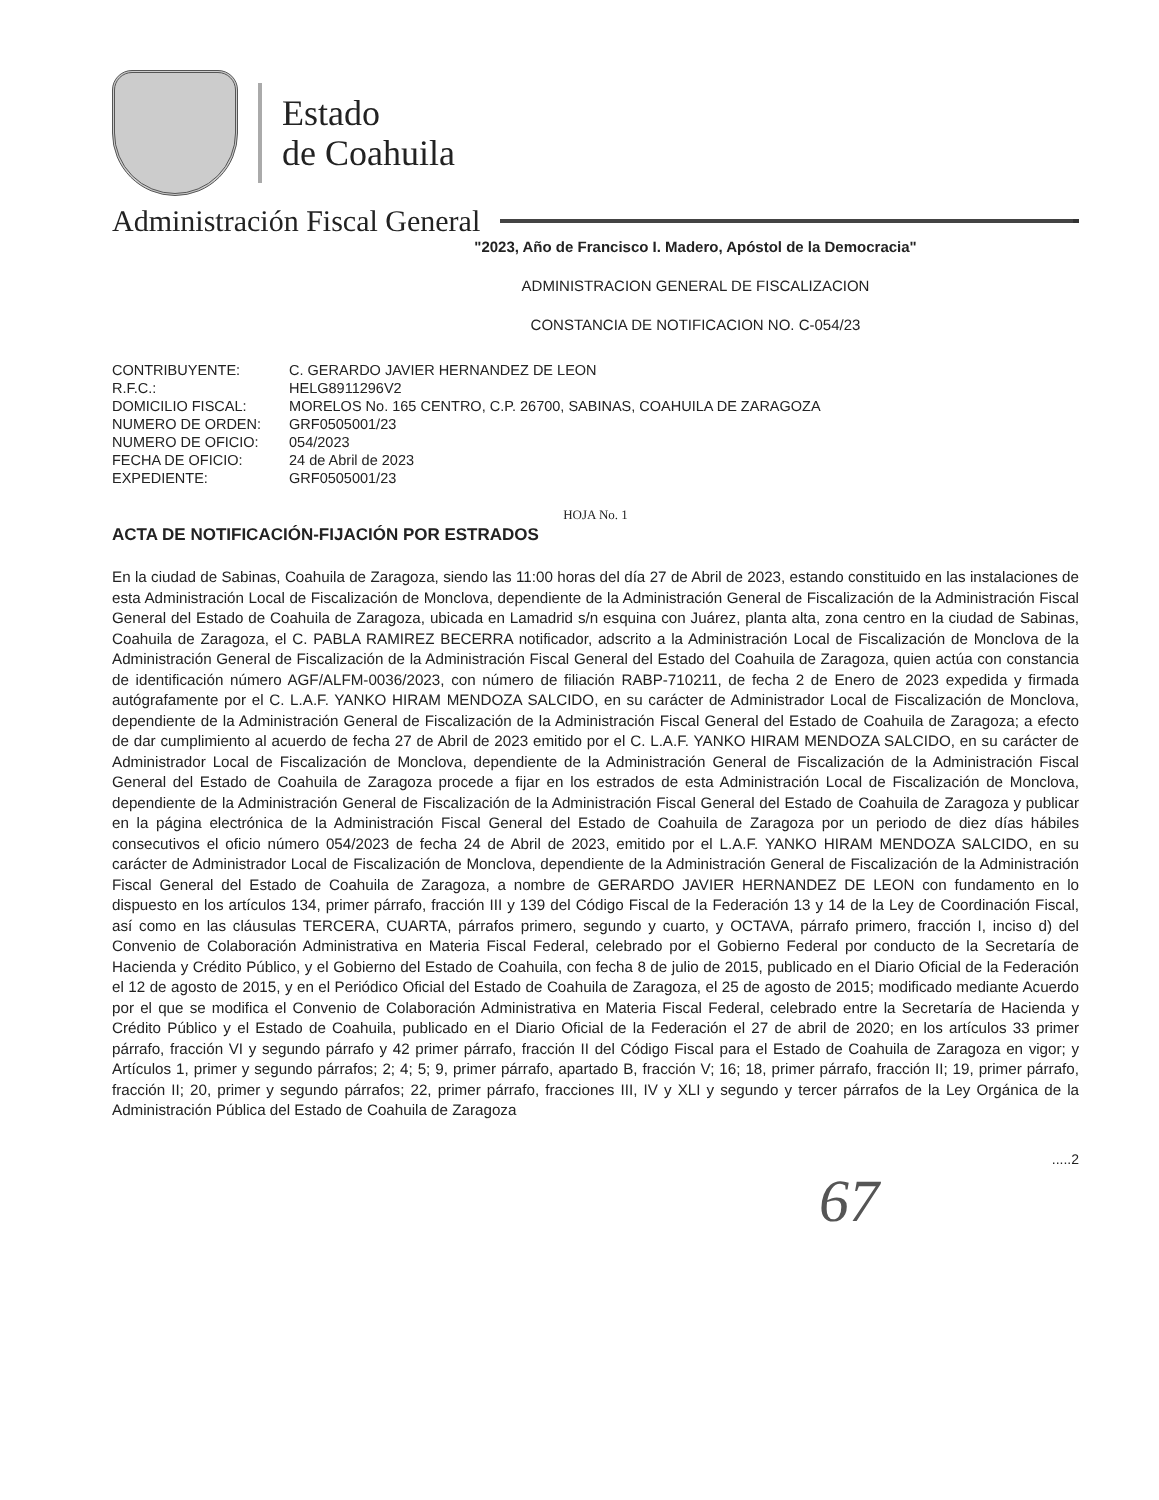Estado
de Coahuila
Administración Fiscal General
"2023, Año de Francisco I. Madero, Apóstol de la Democracia"
ADMINISTRACION GENERAL DE FISCALIZACION
CONSTANCIA DE NOTIFICACION NO. C-054/23
| CONTRIBUYENTE: | C. GERARDO JAVIER HERNANDEZ DE LEON |
| R.F.C.: | HELG8911296V2 |
| DOMICILIO FISCAL: | MORELOS No. 165 CENTRO, C.P. 26700, SABINAS, COAHUILA DE ZARAGOZA |
| NUMERO DE ORDEN: | GRF0505001/23 |
| NUMERO DE OFICIO: | 054/2023 |
| FECHA DE OFICIO: | 24 de Abril de 2023 |
| EXPEDIENTE: | GRF0505001/23 |
HOJA No. 1
ACTA DE NOTIFICACIÓN-FIJACIÓN POR ESTRADOS
En la ciudad de Sabinas, Coahuila de Zaragoza, siendo las 11:00 horas del día 27 de Abril de 2023, estando constituido en las instalaciones de esta Administración Local de Fiscalización de Monclova, dependiente de la Administración General de Fiscalización de la Administración Fiscal General del Estado de Coahuila de Zaragoza, ubicada en Lamadrid s/n esquina con Juárez, planta alta, zona centro en la ciudad de Sabinas, Coahuila de Zaragoza, el C. PABLA RAMIREZ BECERRA notificador, adscrito a la Administración Local de Fiscalización de Monclova de la Administración General de Fiscalización de la Administración Fiscal General del Estado del Coahuila de Zaragoza, quien actúa con constancia de identificación número AGF/ALFM-0036/2023, con número de filiación RABP-710211, de fecha 2 de Enero de 2023 expedida y firmada autógrafamente por el C. L.A.F. YANKO HIRAM MENDOZA SALCIDO, en su carácter de Administrador Local de Fiscalización de Monclova, dependiente de la Administración General de Fiscalización de la Administración Fiscal General del Estado de Coahuila de Zaragoza; a efecto de dar cumplimiento al acuerdo de fecha 27 de Abril de 2023 emitido por el C. L.A.F. YANKO HIRAM MENDOZA SALCIDO, en su carácter de Administrador Local de Fiscalización de Monclova, dependiente de la Administración General de Fiscalización de la Administración Fiscal General del Estado de Coahuila de Zaragoza procede a fijar en los estrados de esta Administración Local de Fiscalización de Monclova, dependiente de la Administración General de Fiscalización de la Administración Fiscal General del Estado de Coahuila de Zaragoza y publicar en la página electrónica de la Administración Fiscal General del Estado de Coahuila de Zaragoza por un periodo de diez días hábiles consecutivos el oficio número 054/2023 de fecha 24 de Abril de 2023, emitido por el L.A.F. YANKO HIRAM MENDOZA SALCIDO, en su carácter de Administrador Local de Fiscalización de Monclova, dependiente de la Administración General de Fiscalización de la Administración Fiscal General del Estado de Coahuila de Zaragoza, a nombre de GERARDO JAVIER HERNANDEZ DE LEON con fundamento en lo dispuesto en los artículos 134, primer párrafo, fracción III y 139 del Código Fiscal de la Federación 13 y 14 de la Ley de Coordinación Fiscal, así como en las cláusulas TERCERA, CUARTA, párrafos primero, segundo y cuarto, y OCTAVA, párrafo primero, fracción I, inciso d) del Convenio de Colaboración Administrativa en Materia Fiscal Federal, celebrado por el Gobierno Federal por conducto de la Secretaría de Hacienda y Crédito Público, y el Gobierno del Estado de Coahuila, con fecha 8 de julio de 2015, publicado en el Diario Oficial de la Federación el 12 de agosto de 2015, y en el Periódico Oficial del Estado de Coahuila de Zaragoza, el 25 de agosto de 2015; modificado mediante Acuerdo por el que se modifica el Convenio de Colaboración Administrativa en Materia Fiscal Federal, celebrado entre la Secretaría de Hacienda y Crédito Público y el Estado de Coahuila, publicado en el Diario Oficial de la Federación el 27 de abril de 2020; en los artículos 33 primer párrafo, fracción VI y segundo párrafo y 42 primer párrafo, fracción II del Código Fiscal para el Estado de Coahuila de Zaragoza en vigor; y Artículos 1, primer y segundo párrafos; 2; 4; 5; 9, primer párrafo, apartado B, fracción V; 16; 18, primer párrafo, fracción II; 19, primer párrafo, fracción II; 20, primer y segundo párrafos; 22, primer párrafo, fracciones III, IV y XLI y segundo y tercer párrafos de la Ley Orgánica de la Administración Pública del Estado de Coahuila de Zaragoza
.....2
67